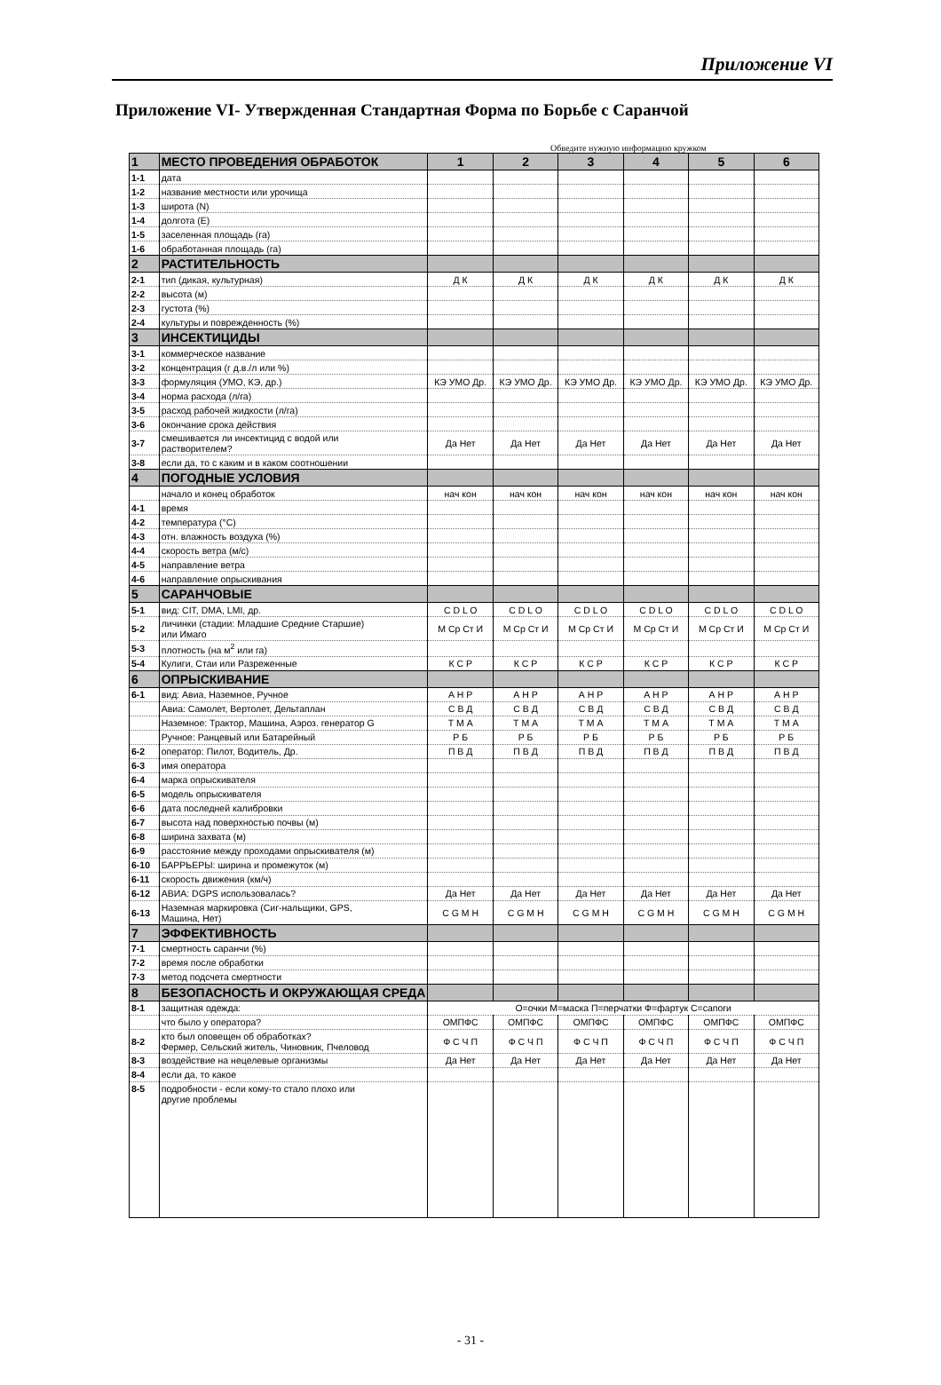Приложение VI
Приложение VI- Утвержденная Стандартная Форма по Борьбе с Саранчой
Обведите нужную информацию кружком
| 1 | МЕСТО ПРОВЕДЕНИЯ ОБРАБОТОК | 1 | 2 | 3 | 4 | 5 | 6 |
| 1-1 | дата | | | | | | |
| 1-2 | название местности или урочища | | | | | | |
| 1-3 | широта (N) | | | | | | |
| 1-4 | долгота (E) | | | | | | |
| 1-5 | заселенная площадь (га) | | | | | | |
| 1-6 | обработанная площадь (га) | | | | | | |
| 2 | РАСТИТЕЛЬНОСТЬ | | | | | | |
| 2-1 | тип (дикая, культурная) | Д К | Д К | Д К | Д К | Д К | Д К |
| 2-2 | высота (м) | | | | | | |
| 2-3 | густота (%) | | | | | | |
| 2-4 | культуры и поврежденность (%) | | | | | | |
| 3 | ИНСЕКТИЦИДЫ | | | | | | |
| 3-1 | коммерческое название | | | | | | |
| 3-2 | концентрация (г д.в./л или %) | | | | | | |
| 3-3 | формуляция (УМО, КЭ, др.) | КЭ УМО Др. | КЭ УМО Др. | КЭ УМО Др. | КЭ УМО Др. | КЭ УМО Др. | КЭ УМО Др. |
| 3-4 | норма расхода (л/га) | | | | | | |
| 3-5 | расход рабочей жидкости (л/га) | | | | | | |
| 3-6 | окончание срока действия | | | | | | |
| 3-7 | смешивается ли инсектицид с водой или растворителем? | Да Нет | Да Нет | Да Нет | Да Нет | Да Нет | Да Нет |
| 3-8 | если да, то с каким и в каком соотношении | | | | | | |
| 4 | ПОГОДНЫЕ УСЛОВИЯ | | | | | | |
| | начало и конец обработок | нач кон | нач кон | нач кон | нач кон | нач кон | нач кон |
| 4-1 | время | | | | | | |
| 4-2 | температура (°С) | | | | | | |
| 4-3 | отн. влажность воздуха (%) | | | | | | |
| 4-4 | скорость ветра (м/с) | | | | | | |
| 4-5 | направление ветра | | | | | | |
| 4-6 | направление опрыскивания | | | | | | |
| 5 | САРАНЧОВЫЕ | | | | | | |
| 5-1 | вид: CIT, DMA, LMI, др. | C D L O | C D L O | C D L O | C D L O | C D L O | C D L O |
| 5-2 | личинки (стадии: Младшие Средние Старшие) или Имаго | М Ср Ст И | М Ср Ст И | М Ср Ст И | М Ср Ст И | М Ср Ст И | М Ср Ст И |
| 5-3 | плотность (на м<sup>2</sup> или га) | | | | | | |
| 5-4 | Кулиги, Стаи или Разреженные | К С Р | К С Р | К С Р | К С Р | К С Р | К С Р |
| 6 | ОПРЫСКИВАНИЕ | | | | | | |
| 6-1 | вид: Авиа, Наземное, Ручное | А Н Р | А Н Р | А Н Р | А Н Р | А Н Р | А Н Р |
| | Авиа: Самолет, Вертолет, Дельтаплан | С В Д | С В Д | С В Д | С В Д | С В Д | С В Д |
| | Наземное: Трактор, Машина, Аэроз. генератор G | Т М А | Т М А | Т М А | Т М А | Т М А | Т М А |
| | Ручное: Ранцевый или Батарейный | Р Б | Р Б | Р Б | Р Б | Р Б | Р Б |
| 6-2 | оператор: Пилот, Водитель, Др. | П В Д | П В Д | П В Д | П В Д | П В Д | П В Д |
| 6-3 | имя оператора | | | | | | |
| 6-4 | марка опрыскивателя | | | | | | |
| 6-5 | модель опрыскивателя | | | | | | |
| 6-6 | дата последней калибровки | | | | | | |
| 6-7 | высота над поверхностью почвы (м) | | | | | | |
| 6-8 | ширина захвата (м) | | | | | | |
| 6-9 | расстояние между проходами опрыскивателя (м) | | | | | | |
| 6-10 | БАРРЬЕРЫ: ширина и промежуток (м) | | | | | | |
| 6-11 | скорость движения (км/ч) | | | | | | |
| 6-12 | АВИА: DGPS использовалась? | Да Нет | Да Нет | Да Нет | Да Нет | Да Нет | Да Нет |
| 6-13 | Наземная маркировка (Сиг-нальщики, GPS, Машина, Нет) | C G M H | C G M H | C G M H | C G M H | C G M H | C G M H |
| 7 | ЭФФЕКТИВНОСТЬ | | | | | | |
| 7-1 | смертность саранчи (%) | | | | | | |
| 7-2 | время после обработки | | | | | | |
| 7-3 | метод подсчета смертности | | | | | | |
| 8 | БЕЗОПАСНОСТЬ И ОКРУЖАЮЩАЯ СРЕДА | | | | | | |
| 8-1 | защитная одежда: | О=очки М=маска П=перчатки Ф=фартук С=сапоги | | | | | |
| | что было у оператора? | ОМПФС | ОМПФС | ОМПФС | ОМПФС | ОМПФС | ОМПФС |
| 8-2 | кто был оповещен об обработках? Фермер, Сельский житель, Чиновник, Пчеловод | Ф С Ч П | Ф С Ч П | Ф С Ч П | Ф С Ч П | Ф С Ч П | Ф С Ч П |
| 8-3 | воздействие на нецелевые организмы | Да Нет | Да Нет | Да Нет | Да Нет | Да Нет | Да Нет |
| 8-4 | если да, то какое | | | | | | |
| 8-5 | подробности - если кому-то стало плохо или другие проблемы | | | | | | |
- 31 -